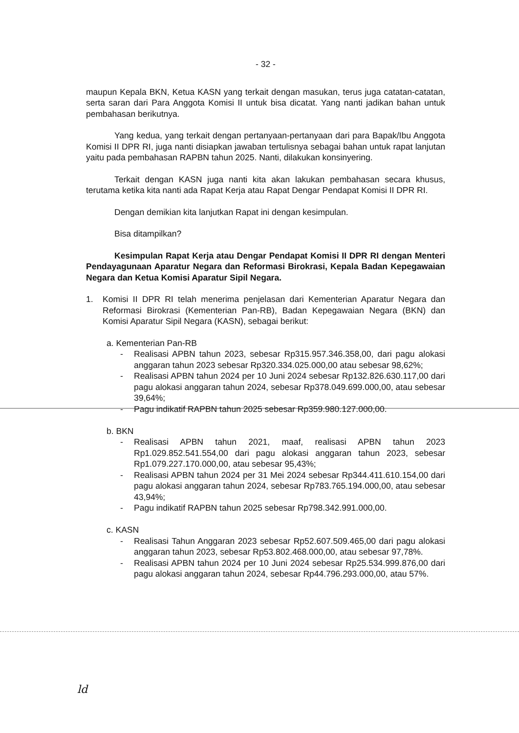- 32 -
maupun Kepala BKN, Ketua KASN yang terkait dengan masukan, terus juga catatan-catatan, serta saran dari Para Anggota Komisi II untuk bisa dicatat. Yang nanti jadikan bahan untuk pembahasan berikutnya.
Yang kedua, yang terkait dengan pertanyaan-pertanyaan dari para Bapak/Ibu Anggota Komisi II DPR RI, juga nanti disiapkan jawaban tertulisnya sebagai bahan untuk rapat lanjutan yaitu pada pembahasan RAPBN tahun 2025. Nanti, dilakukan konsinyering.
Terkait dengan KASN juga nanti kita akan lakukan pembahasan secara khusus, terutama ketika kita nanti ada Rapat Kerja atau Rapat Dengar Pendapat Komisi II DPR RI.
Dengan demikian kita lanjutkan Rapat ini dengan kesimpulan.
Bisa ditampilkan?
Kesimpulan Rapat Kerja atau Dengar Pendapat Komisi II DPR RI dengan Menteri Pendayagunaan Aparatur Negara dan Reformasi Birokrasi, Kepala Badan Kepegawaian Negara dan Ketua Komisi Aparatur Sipil Negara.
1. Komisi II DPR RI telah menerima penjelasan dari Kementerian Aparatur Negara dan Reformasi Birokrasi (Kementerian Pan-RB), Badan Kepegawaian Negara (BKN) dan Komisi Aparatur Sipil Negara (KASN), sebagai berikut:
a. Kementerian Pan-RB
- Realisasi APBN tahun 2023, sebesar Rp315.957.346.358,00, dari pagu alokasi anggaran tahun 2023 sebesar Rp320.334.025.000,00 atau sebesar 98,62%;
- Realisasi APBN tahun 2024 per 10 Juni 2024 sebesar Rp132.826.630.117,00 dari pagu alokasi anggaran tahun 2024, sebesar Rp378.049.699.000,00, atau sebesar 39,64%;
- Pagu indikatif RAPBN tahun 2025 sebesar Rp359.980.127.000,00.
b. BKN
- Realisasi APBN tahun 2021, maaf, realisasi APBN tahun 2023 Rp1.029.852.541.554,00 dari pagu alokasi anggaran tahun 2023, sebesar Rp1.079.227.170.000,00, atau sebesar 95,43%;
- Realisasi APBN tahun 2024 per 31 Mei 2024 sebesar Rp344.411.610.154,00 dari pagu alokasi anggaran tahun 2024, sebesar Rp783.765.194.000,00, atau sebesar 43,94%;
- Pagu indikatif RAPBN tahun 2025 sebesar Rp798.342.991.000,00.
c. KASN
- Realisasi Tahun Anggaran 2023 sebesar Rp52.607.509.465,00 dari pagu alokasi anggaran tahun 2023, sebesar Rp53.802.468.000,00, atau sebesar 97,78%.
- Realisasi APBN tahun 2024 per 10 Juni 2024 sebesar Rp25.534.999.876,00 dari pagu alokasi anggaran tahun 2024, sebesar Rp44.796.293.000,00, atau 57%.
ld